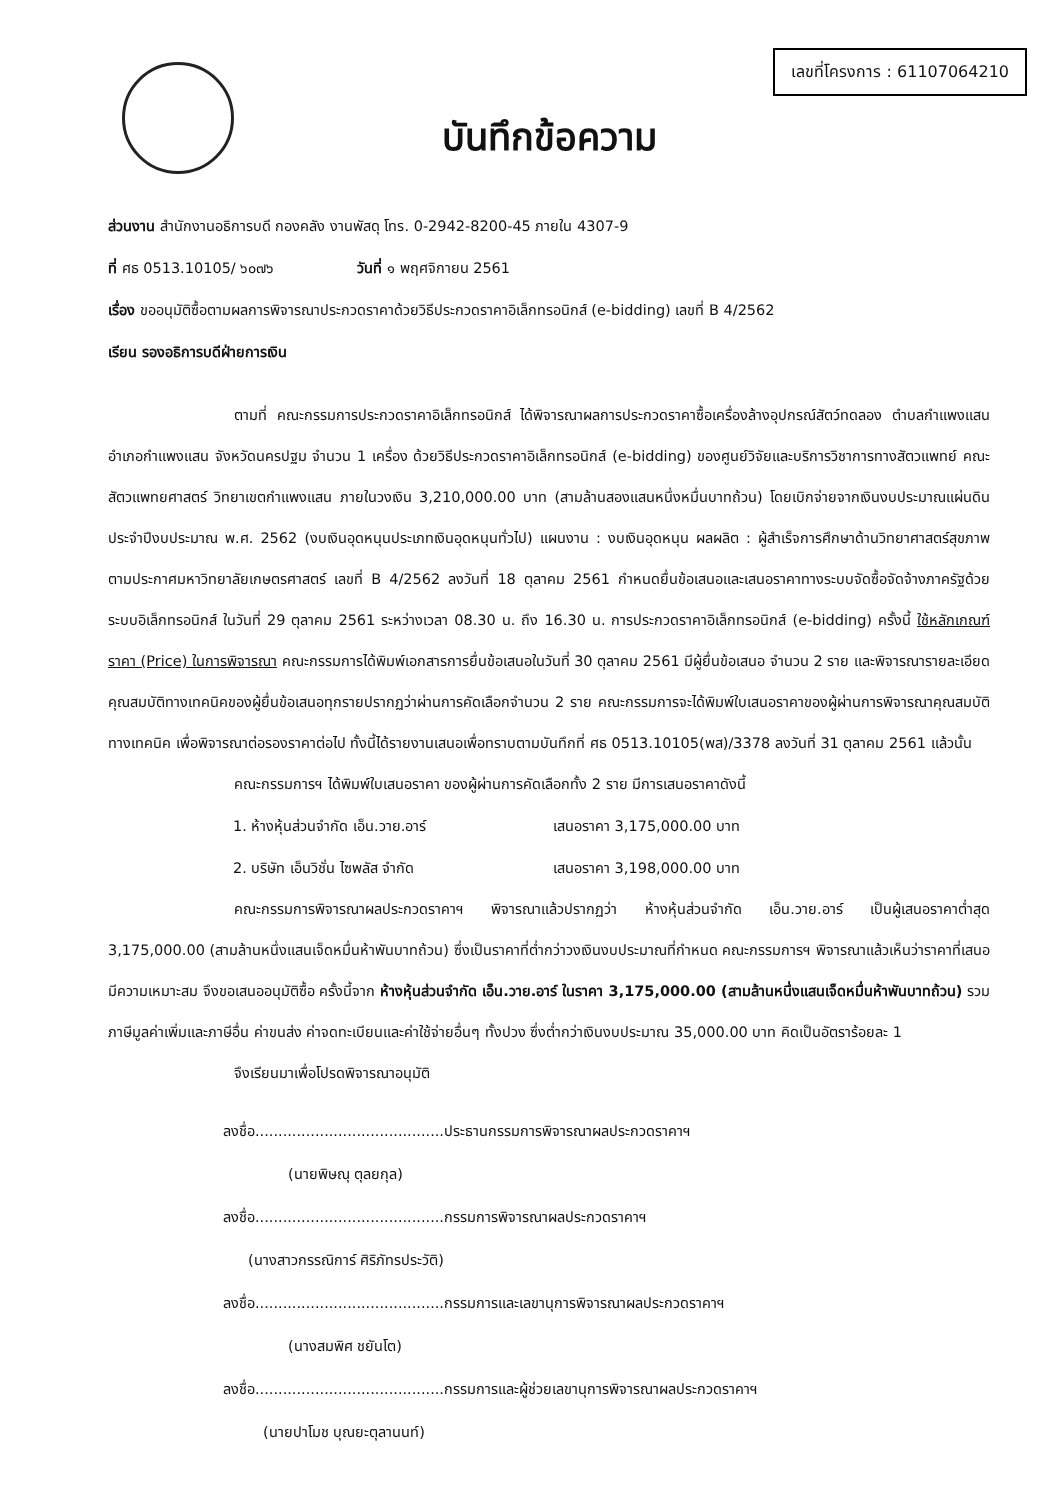เลขที่โครงการ : 61107064210
บันทึกข้อความ
ส่วนงาน สำนักงานอธิการบดี กองคลัง งานพัสดุ โทร. 0-2942-8200-45 ภายใน 4307-9
ที่ ศธ 0513.10105/ ๖๐๗๖ วันที่ ๑ พฤศจิกายน 2561
เรื่อง ขออนุมัติซื้อตามผลการพิจารณาประกวดราคาด้วยวิธีประกวดราคาอิเล็กทรอนิกส์ (e-bidding) เลขที่ B 4/2562
เรียน รองอธิการบดีฝ่ายการเงิน
ตามที่ คณะกรรมการประกวดราคาอิเล็กทรอนิกส์ ได้พิจารณาผลการประกวดราคาซื้อเครื่องล้างอุปกรณ์สัตว์ทดลอง ตำบลกำแพงแสน อำเภอกำแพงแสน จังหวัดนครปฐม จำนวน 1 เครื่อง ด้วยวิธีประกวดราคาอิเล็กทรอนิกส์ (e-bidding) ของศูนย์วิจัยและบริการวิชาการทางสัตวแพทย์ คณะสัตวแพทยศาสตร์ วิทยาเขตกำแพงแสน ภายในวงเงิน 3,210,000.00 บาท (สามล้านสองแสนหนึ่งหมื่นบาทถ้วน) โดยเบิกจ่ายจากเงินงบประมาณแผ่นดิน ประจำปีงบประมาณ พ.ศ. 2562 (งบเงินอุดหนุนประเภทเงินอุดหนุนทั่วไป) แผนงาน : งบเงินอุดหนุน ผลผลิต : ผู้สำเร็จการศึกษาด้านวิทยาศาสตร์สุขภาพ ตามประกาศมหาวิทยาลัยเกษตรศาสตร์ เลขที่ B 4/2562 ลงวันที่ 18 ตุลาคม 2561 กำหนดยื่นข้อเสนอและเสนอราคาทางระบบจัดซื้อจัดจ้างภาครัฐด้วยระบบอิเล็กทรอนิกส์ ในวันที่ 29 ตุลาคม 2561 ระหว่างเวลา 08.30 น. ถึง 16.30 น. การประกวดราคาอิเล็กทรอนิกส์ (e-bidding) ครั้งนี้ ใช้หลักเกณฑ์ราคา (Price) ในการพิจารณา คณะกรรมการได้พิมพ์เอกสารการยื่นข้อเสนอในวันที่ 30 ตุลาคม 2561 มีผู้ยื่นข้อเสนอ จำนวน 2 ราย และพิจารณารายละเอียดคุณสมบัติทางเทคนิคของผู้ยื่นข้อเสนอทุกรายปรากฏว่าผ่านการคัดเลือกจำนวน 2 ราย คณะกรรมการจะได้พิมพ์ใบเสนอราคาของผู้ผ่านการพิจารณาคุณสมบัติทางเทคนิค เพื่อพิจารณาต่อรองราคาต่อไป ทั้งนี้ได้รายงานเสนอเพื่อทราบตามบันทึกที่ ศธ 0513.10105(พส)/3378 ลงวันที่ 31 ตุลาคม 2561 แล้วนั้น
คณะกรรมการฯ ได้พิมพ์ใบเสนอราคา ของผู้ผ่านการคัดเลือกทั้ง 2 ราย มีการเสนอราคาดังนี้
1. ห้างหุ้นส่วนจำกัด เอ็น.วาย.อาร์ เสนอราคา 3,175,000.00 บาท
2. บริษัท เอ็นวิชั่น ไซพลัส จำกัด เสนอราคา 3,198,000.00 บาท
คณะกรรมการพิจารณาผลประกวดราคาฯ พิจารณาแล้วปรากฏว่า ห้างหุ้นส่วนจำกัด เอ็น.วาย.อาร์ เป็นผู้เสนอราคาต่ำสุด 3,175,000.00 (สามล้านหนึ่งแสนเจ็ดหมื่นห้าพันบาทถ้วน) ซึ่งเป็นราคาที่ต่ำกว่าวงเงินงบประมาณที่กำหนด คณะกรรมการฯ พิจารณาแล้วเห็นว่าราคาที่เสนอมีความเหมาะสม จึงขอเสนออนุมัติซื้อ ครั้งนี้จาก ห้างหุ้นส่วนจำกัด เอ็น.วาย.อาร์ ในราคา 3,175,000.00 (สามล้านหนึ่งแสนเจ็ดหมื่นห้าพันบาทถ้วน) รวมภาษีมูลค่าเพิ่มและภาษีอื่น ค่าขนส่ง ค่าจดทะเบียนและค่าใช้จ่ายอื่นๆ ทั้งปวง ซึ่งต่ำกว่าเงินงบประมาณ 35,000.00 บาท คิดเป็นอัตราร้อยละ 1
จึงเรียนมาเพื่อโปรดพิจารณาอนุมัติ
ลงชื่อ.........................................ประธานกรรมการพิจารณาผลประกวดราคาฯ
(นายพิษณุ ตุลยกุล)
ลงชื่อ.........................................กรรมการพิจารณาผลประกวดราคาฯ
(นางสาวกรรณิการ์ ศิริภัทรประวัติ)
ลงชื่อ.........................................กรรมการและเลขานุการพิจารณาผลประกวดราคาฯ
(นางสมพิศ ชยันโต)
ลงชื่อ.........................................กรรมการและผู้ช่วยเลขานุการพิจารณาผลประกวดราคาฯ
(นายปาโมช บุณยะตุลานนท์)